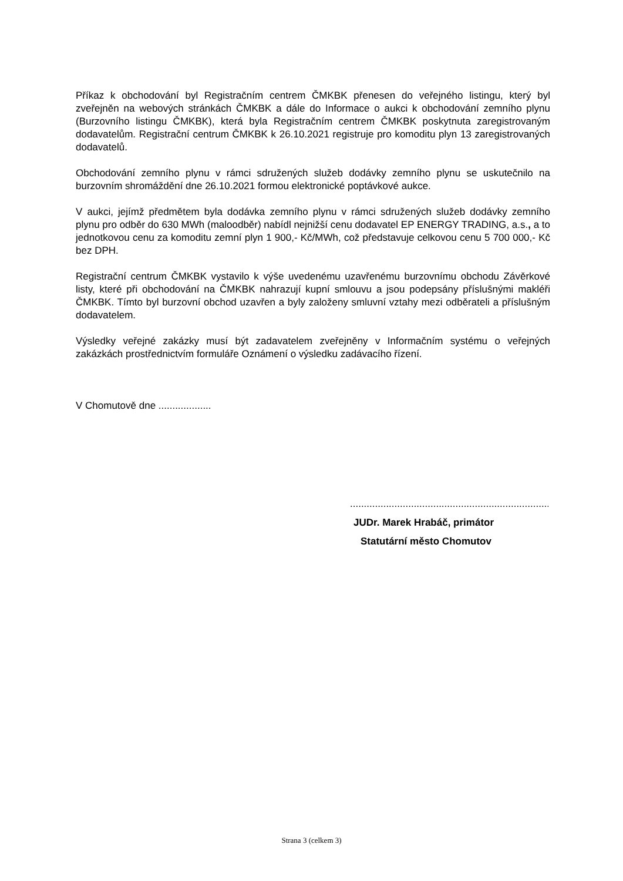Příkaz k obchodování byl Registračním centrem ČMKBK přenesen do veřejného listingu, který byl zveřejněn na webových stránkách ČMKBK a dále do Informace o aukci k obchodování zemního plynu (Burzovního listingu ČMKBK), která byla Registračním centrem ČMKBK poskytnuta zaregistrovaným dodavatelům. Registrační centrum ČMKBK k 26.10.2021 registruje pro komoditu plyn 13 zaregistrovaných dodavatelů.
Obchodování zemního plynu v rámci sdružených služeb dodávky zemního plynu se uskutečnilo na burzovním shromáždění dne 26.10.2021 formou elektronické poptávkové aukce.
V aukci, jejímž předmětem byla dodávka zemního plynu v rámci sdružených služeb dodávky zemního plynu pro odběr do 630 MWh (maloodběr) nabídl nejnižší cenu dodavatel EP ENERGY TRADING, a.s., a to jednotkovou cenu za komoditu zemní plyn 1 900,- Kč/MWh, což představuje celkovou cenu 5 700 000,- Kč bez DPH.
Registrační centrum ČMKBK vystavilo k výše uvedenému uzavřenému burzovnímu obchodu Závěrkové listy, které při obchodování na ČMKBK nahrazují kupní smlouvu a jsou podepsány příslušnými makléři ČMKBK. Tímto byl burzovní obchod uzavřen a byly založeny smluvní vztahy mezi odběrateli a příslušným dodavatelem.
Výsledky veřejné zakázky musí být zadavatelem zveřejněny v Informačním systému o veřejných zakázkách prostřednictvím formuláře Oznámení o výsledku zadávacího řízení.
V Chomutově dne ...................
............................................................................
JUDr. Marek Hrabáč, primátor
Statutární město Chomutov
Strana 3 (celkem 3)